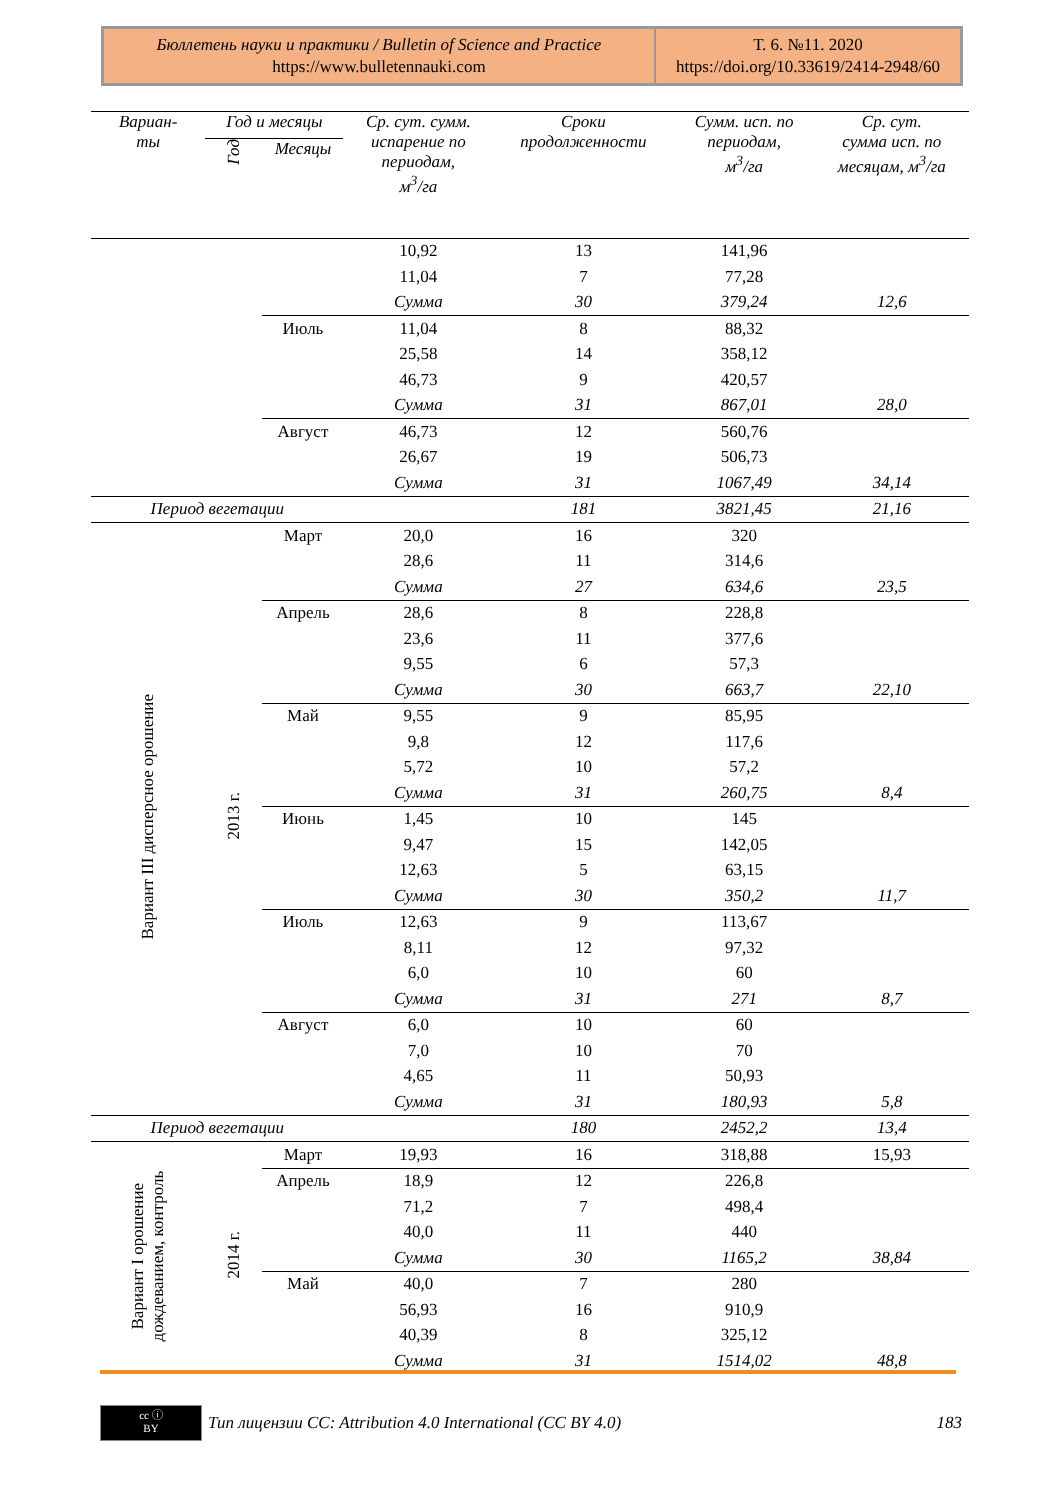Бюллетень науки и практики / Bulletin of Science and Practice
https://www.bulletennauki.com
Т. 6. №11. 2020
https://doi.org/10.33619/2414-2948/60
| Вариан- ты | Год и месяцы | | Ср. сут. сумм. испарение по периодам, м<sup>3</sup>/га | Сроки продолженности | Сумм. исп. по периодам, м<sup>3</sup>/га | Ср. сут. сумма исп. по месяцам, м<sup>3</sup>/га |
| --- | --- | --- | --- | --- | --- | --- |
| | Год | Месяцы | | | | |
| | | | 10,92 | 13 | 141,96 | |
| | | | 11,04 | 7 | 77,28 | |
| | | | Сумма | 30 | 379,24 | 12,6 |
| | | Июль | 11,04 | 8 | 88,32 | |
| | | | 25,58 | 14 | 358,12 | |
| | | | 46,73 | 9 | 420,57 | |
| | | | Сумма | 31 | 867,01 | 28,0 |
| | | Август | 46,73 | 12 | 560,76 | |
| | | | 26,67 | 19 | 506,73 | |
| | | | Сумма | 31 | 1067,49 | 34,14 |
| Период вегетации | | | | 181 | 3821,45 | 21,16 |
| Вариант III дисперсное орошение | 2013 г. | Март | 20,0 | 16 | 320 | |
| | | | 28,6 | 11 | 314,6 | |
| | | | Сумма | 27 | 634,6 | 23,5 |
| | | Апрель | 28,6 | 8 | 228,8 | |
| | | | 23,6 | 11 | 377,6 | |
| | | | 9,55 | 6 | 57,3 | |
| | | | Сумма | 30 | 663,7 | 22,10 |
| | | Май | 9,55 | 9 | 85,95 | |
| | | | 9,8 | 12 | 117,6 | |
| | | | 5,72 | 10 | 57,2 | |
| | | | Сумма | 31 | 260,75 | 8,4 |
| | | Июнь | 1,45 | 10 | 145 | |
| | | | 9,47 | 15 | 142,05 | |
| | | | 12,63 | 5 | 63,15 | |
| | | | Сумма | 30 | 350,2 | 11,7 |
| | | Июль | 12,63 | 9 | 113,67 | |
| | | | 8,11 | 12 | 97,32 | |
| | | | 6,0 | 10 | 60 | |
| | | | Сумма | 31 | 271 | 8,7 |
| | | Август | 6,0 | 10 | 60 | |
| | | | 7,0 | 10 | 70 | |
| | | | 4,65 | 11 | 50,93 | |
| | | | Сумма | 31 | 180,93 | 5,8 |
| Период вегетации | | | | 180 | 2452,2 | 13,4 |
| Вариант I орошение дождеванием, контроль | 2014 г. | Март | 19,93 | 16 | 318,88 | 15,93 |
| | | Апрель | 18,9 | 12 | 226,8 | |
| | | | 71,2 | 7 | 498,4 | |
| | | | 40,0 | 11 | 440 | |
| | | | Сумма | 30 | 1165,2 | 38,84 |
| | | Май | 40,0 | 7 | 280 | |
| | | | 56,93 | 16 | 910,9 | |
| | | | 40,39 | 8 | 325,12 | |
| | | | Сумма | 31 | 1514,02 | 48,8 |
cc ⓘ
BY
Тип лицензии CC: Attribution 4.0 International (CC BY 4.0) 183